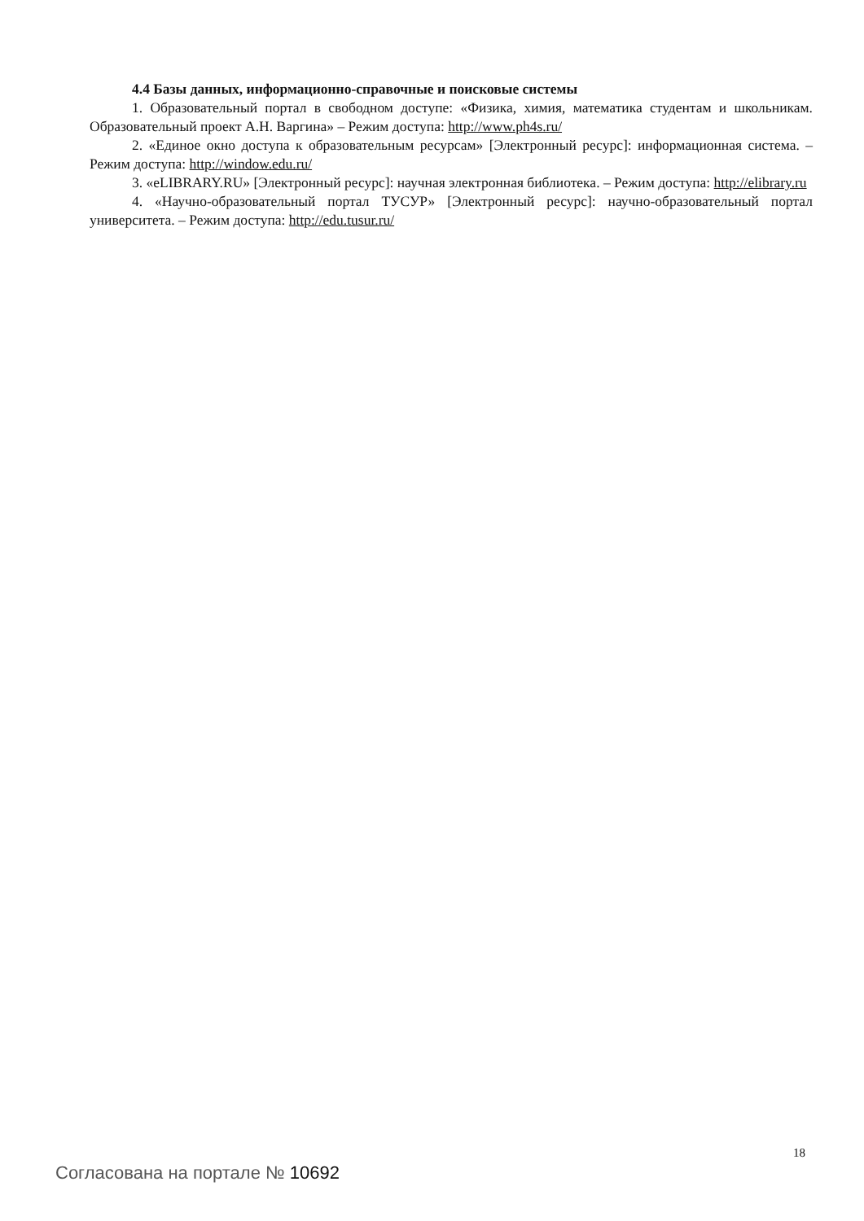4.4 Базы данных, информационно-справочные и поисковые системы
1. Образовательный портал в свободном доступе: «Физика, химия, математика студентам и школьникам. Образовательный проект А.Н. Варгина» – Режим доступа: http://www.ph4s.ru/
2. «Единое окно доступа к образовательным ресурсам» [Электронный ресурс]: информационная система. – Режим доступа: http://window.edu.ru/
3. «eLIBRARY.RU» [Электронный ресурс]: научная электронная библиотека. – Режим доступа: http://elibrary.ru
4. «Научно-образовательный портал ТУСУР» [Электронный ресурс]: научно-образовательный портал университета. – Режим доступа: http://edu.tusur.ru/
18
Согласована на портале № 10692